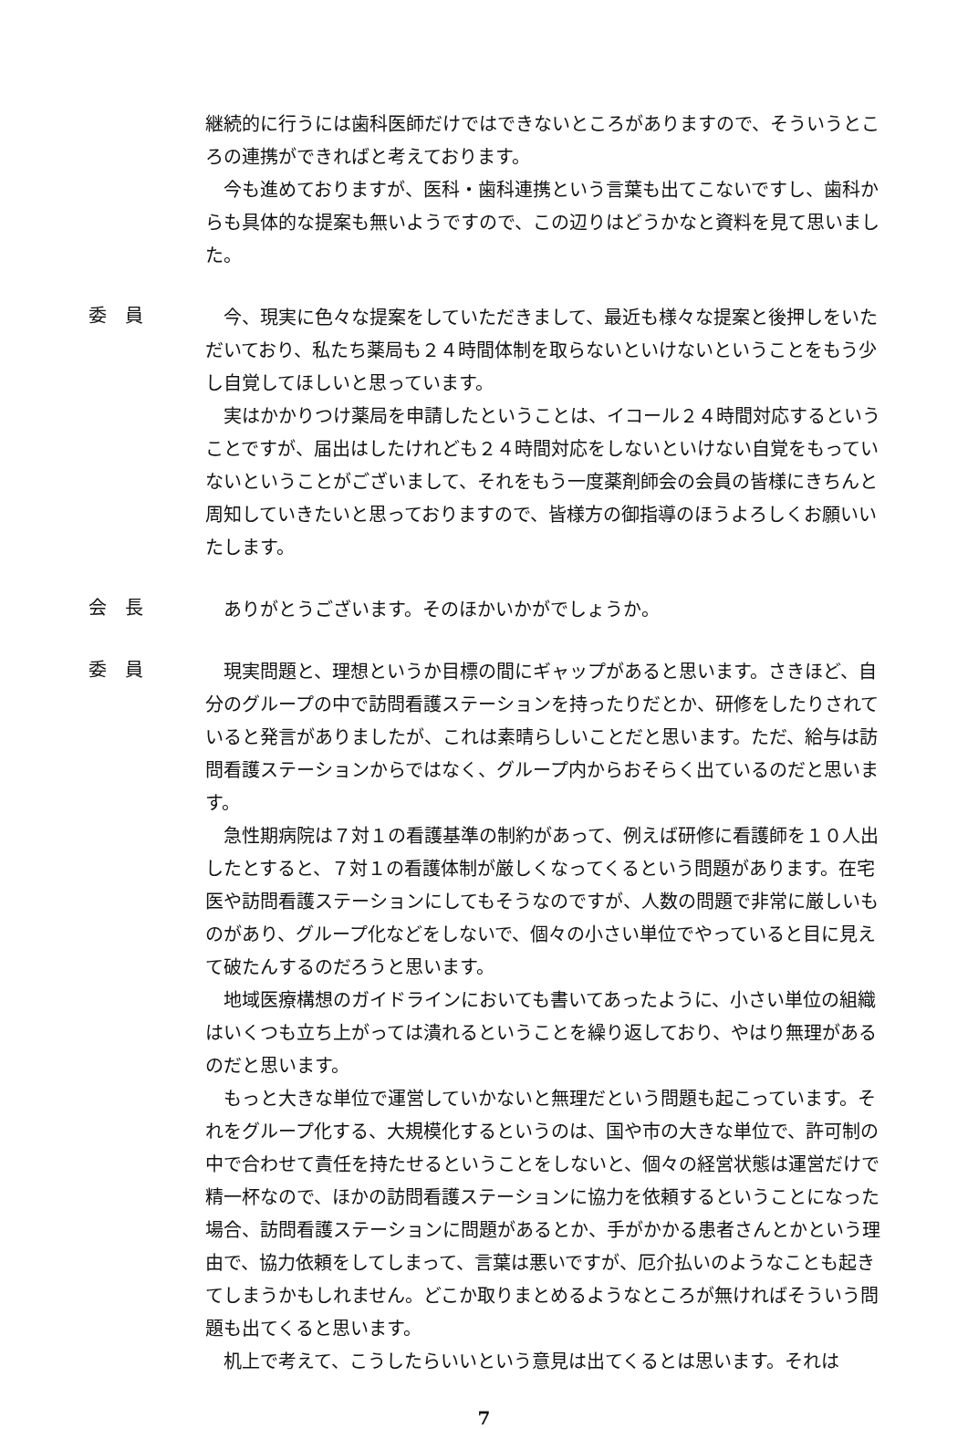継続的に行うには歯科医師だけではできないところがありますので、そういうところの連携ができればと考えております。
今も進めておりますが、医科・歯科連携という言葉も出てこないですし、歯科からも具体的な提案も無いようですので、この辺りはどうかなと資料を見て思いました。
委　員
今、現実に色々な提案をしていただきまして、最近も様々な提案と後押しをいただいており、私たち薬局も２４時間体制を取らないといけないということをもう少し自覚してほしいと思っています。
実はかかりつけ薬局を申請したということは、イコール２４時間対応するということですが、届出はしたけれども２４時間対応をしないといけない自覚をもっていないということがございまして、それをもう一度薬剤師会の会員の皆様にきちんと周知していきたいと思っておりますので、皆様方の御指導のほうよろしくお願いいたします。
会　長
ありがとうございます。そのほかいかがでしょうか。
委　員
現実問題と、理想というか目標の間にギャップがあると思います。さきほど、自分のグループの中で訪問看護ステーションを持ったりだとか、研修をしたりされていると発言がありましたが、これは素晴らしいことだと思います。ただ、給与は訪問看護ステーションからではなく、グループ内からおそらく出ているのだと思います。
急性期病院は７対１の看護基準の制約があって、例えば研修に看護師を１０人出したとすると、７対１の看護体制が厳しくなってくるという問題があります。在宅医や訪問看護ステーションにしてもそうなのですが、人数の問題で非常に厳しいものがあり、グループ化などをしないで、個々の小さい単位でやっていると目に見えて破たんするのだろうと思います。
地域医療構想のガイドラインにおいても書いてあったように、小さい単位の組織はいくつも立ち上がっては潰れるということを繰り返しており、やはり無理があるのだと思います。
もっと大きな単位で運営していかないと無理だという問題も起こっています。それをグループ化する、大規模化するというのは、国や市の大きな単位で、許可制の中で合わせて責任を持たせるということをしないと、個々の経営状態は運営だけで精一杯なので、ほかの訪問看護ステーションに協力を依頼するということになった場合、訪問看護ステーションに問題があるとか、手がかかる患者さんとかという理由で、協力依頼をしてしまって、言葉は悪いですが、厄介払いのようなことも起きてしまうかもしれません。どこか取りまとめるようなところが無ければそういう問題も出てくると思います。
机上で考えて、こうしたらいいという意見は出てくるとは思います。それは
7